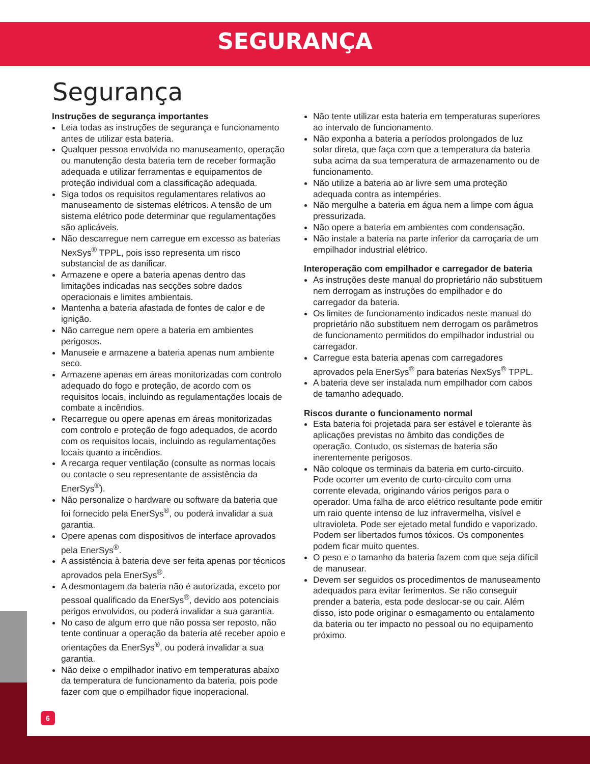SEGURANÇA
Segurança
Instruções de segurança importantes
Leia todas as instruções de segurança e funcionamento antes de utilizar esta bateria.
Qualquer pessoa envolvida no manuseamento, operação ou manutenção desta bateria tem de receber formação adequada e utilizar ferramentas e equipamentos de proteção individual com a classificação adequada.
Siga todos os requisitos regulamentares relativos ao manuseamento de sistemas elétricos. A tensão de um sistema elétrico pode determinar que regulamentações são aplicáveis.
Não descarregue nem carregue em excesso as baterias NexSys<sup>®</sup> TPPL, pois isso representa um risco substancial de as danificar.
Armazene e opere a bateria apenas dentro das limitações indicadas nas secções sobre dados operacionais e limites ambientais.
Mantenha a bateria afastada de fontes de calor e de ignição.
Não carregue nem opere a bateria em ambientes perigosos.
Manuseie e armazene a bateria apenas num ambiente seco.
Armazene apenas em áreas monitorizadas com controlo adequado do fogo e proteção, de acordo com os requisitos locais, incluindo as regulamentações locais de combate a incêndios.
Recarregue ou opere apenas em áreas monitorizadas com controlo e proteção de fogo adequados, de acordo com os requisitos locais, incluindo as regulamentações locais quanto a incêndios.
A recarga requer ventilação (consulte as normas locais ou contacte o seu representante de assistência da EnerSys<sup>®</sup>).
Não personalize o hardware ou software da bateria que foi fornecido pela EnerSys<sup>®</sup>, ou poderá invalidar a sua garantia.
Opere apenas com dispositivos de interface aprovados pela EnerSys<sup>®</sup>.
A assistência à bateria deve ser feita apenas por técnicos aprovados pela EnerSys<sup>®</sup>.
A desmontagem da bateria não é autorizada, exceto por pessoal qualificado da EnerSys<sup>®</sup>, devido aos potenciais perigos envolvidos, ou poderá invalidar a sua garantia.
No caso de algum erro que não possa ser reposto, não tente continuar a operação da bateria até receber apoio e orientações da EnerSys<sup>®</sup>, ou poderá invalidar a sua garantia.
Não deixe o empilhador inativo em temperaturas abaixo da temperatura de funcionamento da bateria, pois pode fazer com que o empilhador fique inoperacional.
Não tente utilizar esta bateria em temperaturas superiores ao intervalo de funcionamento.
Não exponha a bateria a períodos prolongados de luz solar direta, que faça com que a temperatura da bateria suba acima da sua temperatura de armazenamento ou de funcionamento.
Não utilize a bateria ao ar livre sem uma proteção adequada contra as intempéries.
Não mergulhe a bateria em água nem a limpe com água pressurizada.
Não opere a bateria em ambientes com condensação.
Não instale a bateria na parte inferior da carroçaria de um empilhador industrial elétrico.
Interoperação com empilhador e carregador de bateria
As instruções deste manual do proprietário não substituem nem derrogam as instruções do empilhador e do carregador da bateria.
Os limites de funcionamento indicados neste manual do proprietário não substituem nem derrogam os parâmetros de funcionamento permitidos do empilhador industrial ou carregador.
Carregue esta bateria apenas com carregadores aprovados pela EnerSys<sup>®</sup> para baterias NexSys<sup>®</sup> TPPL.
A bateria deve ser instalada num empilhador com cabos de tamanho adequado.
Riscos durante o funcionamento normal
Esta bateria foi projetada para ser estável e tolerante às aplicações previstas no âmbito das condições de operação. Contudo, os sistemas de bateria são inerentemente perigosos.
Não coloque os terminais da bateria em curto-circuito. Pode ocorrer um evento de curto-circuito com uma corrente elevada, originando vários perigos para o operador. Uma falha de arco elétrico resultante pode emitir um raio quente intenso de luz infravermelha, visível e ultravioleta. Pode ser ejetado metal fundido e vaporizado. Podem ser libertados fumos tóxicos. Os componentes podem ficar muito quentes.
O peso e o tamanho da bateria fazem com que seja difícil de manusear.
Devem ser seguidos os procedimentos de manuseamento adequados para evitar ferimentos. Se não conseguir prender a bateria, esta pode deslocar-se ou cair. Além disso, isto pode originar o esmagamento ou entalamento da bateria ou ter impacto no pessoal ou no equipamento próximo.
6